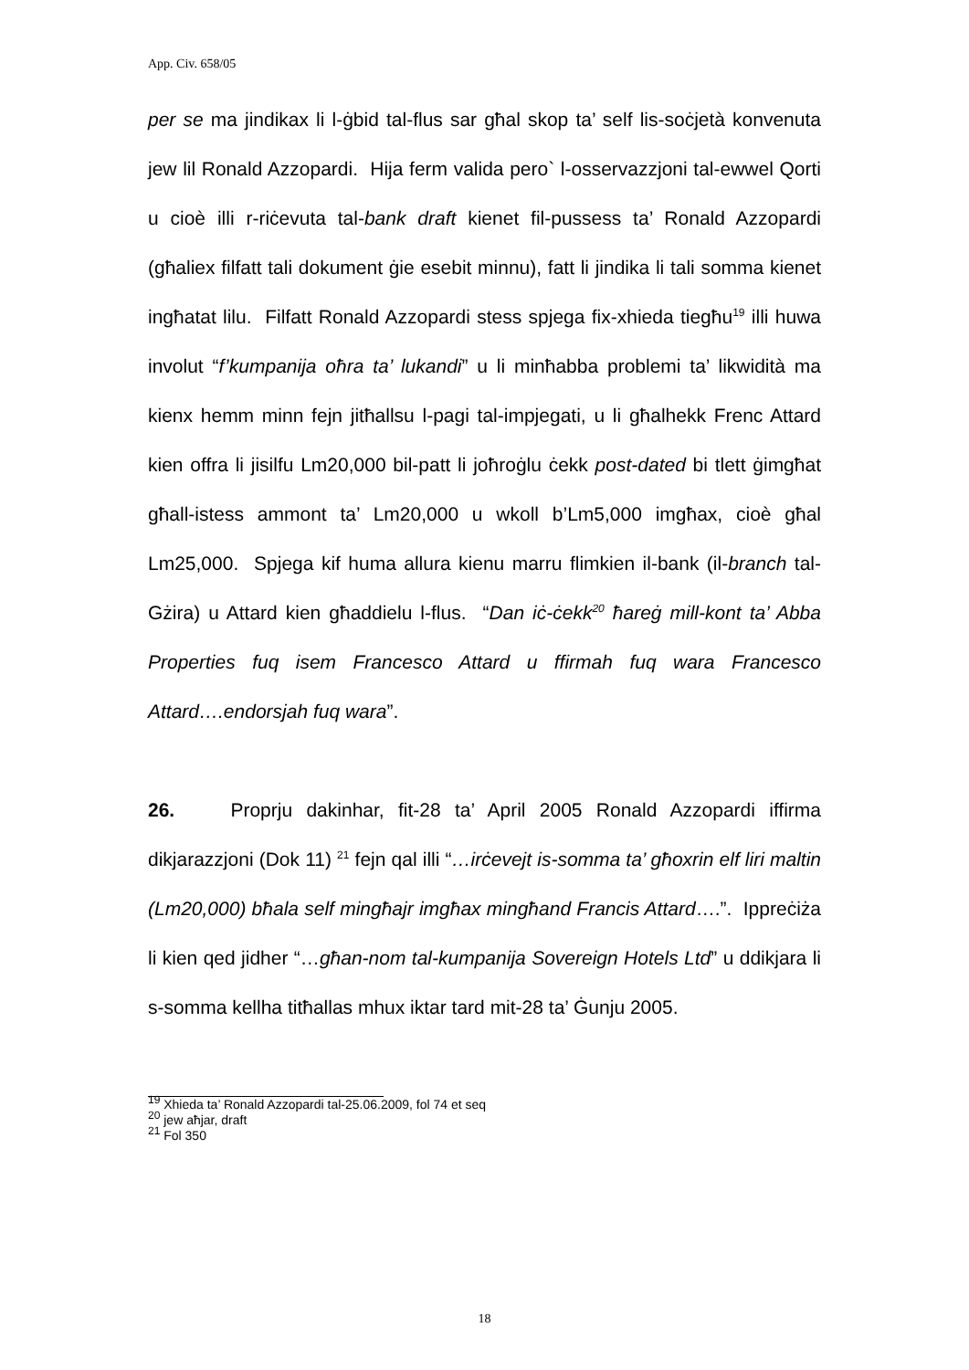App. Civ. 658/05
per se ma jindikax li l-ġbid tal-flus sar għal skop ta’ self lis-soċjetà konvenuta jew lil Ronald Azzopardi. Hija ferm valida pero` l-osservazzjoni tal-ewwel Qorti u cioè illi r-riċevuta tal-bank draft kienet fil-pussess ta’ Ronald Azzopardi (għaliex filfatt tali dokument ġie esebit minnu), fatt li jindika li tali somma kienet ingħatat lilu. Filfatt Ronald Azzopardi stess spjega fix-xhieda tiegħu<sup>19</sup> illi huwa involut “f’kumpanija oħra ta’ lukandi” u li minħabba problemi ta’ likwidità ma kienx hemm minn fejn jitħallsu l-pagi tal-impjegati, u li għalhekk Frenc Attard kien offra li jisilfu Lm20,000 bil-patt li joħroġlu ċekk post-dated bi tlett ġimgħat għall-istess ammont ta’ Lm20,000 u wkoll b’Lm5,000 imgħax, cioè għal Lm25,000. Spjega kif huma allura kienu marru flimkien il-bank (il-branch tal-Gżira) u Attard kien għaddielu l-flus. “Dan iċ-ċekk<sup>20</sup> ħareġ mill-kont ta’ Abba Properties fuq isem Francesco Attard u ffirmah fuq wara Francesco Attard….endorsjah fuq wara”.
26. Proprju dakinhar, fit-28 ta’ April 2005 Ronald Azzopardi iffirma dikjarazzjoni (Dok 11) <sup>21</sup> fejn qal illi “…irċevejt is-somma ta’ għoxrin elf liri maltin (Lm20,000) bħala self mingħajr imgħax mingħand Francis Attard….”. Ippreċiża li kien qed jidher “…għan-nom tal-kumpanija Sovereign Hotels Ltd” u ddikjara li s-somma kellha titħallas mhux iktar tard mit-28 ta’ Ġunju 2005.
<sup>19</sup> Xhieda ta’ Ronald Azzopardi tal-25.06.2009, fol 74 et seq
<sup>20</sup> jew aħjar, draft
<sup>21</sup> Fol 350
18